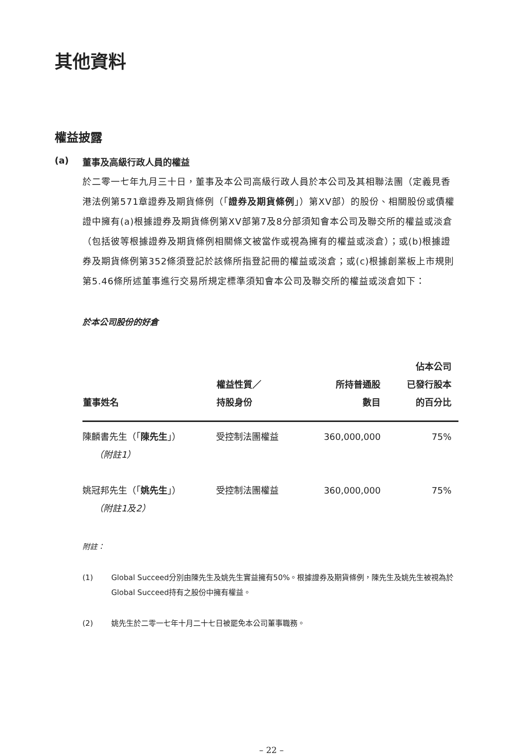其他資料
權益披露
(a) 董事及高級行政人員的權益
於二零一七年九月三十日，董事及本公司高級行政人員於本公司及其相聯法團（定義見香港法例第571章證券及期貨條例（「證券及期貨條例」）第XV部）的股份、相關股份或債權證中擁有(a)根據證券及期貨條例第XV部第7及8分部須知會本公司及聯交所的權益或淡倉（包括彼等根據證券及期貨條例相關條文被當作或視為擁有的權益或淡倉）；或(b)根據證券及期貨條例第352條須登記於該條所指登記冊的權益或淡倉；或(c)根據創業板上市規則第5.46條所述董事進行交易所規定標準須知會本公司及聯交所的權益或淡倉如下：
於本公司股份的好倉
| 董事姓名 | 權益性質／ 持股身份 | 所持普通股 數目 | 佔本公司 已發行股本 的百分比 |
| --- | --- | --- | --- |
| 陳麟書先生（「 陳先生 」） （附註1） | 受控制法團權益 | 360,000,000 | 75% |
| 姚冠邦先生（「 姚先生 」） （附註1及2） | 受控制法團權益 | 360,000,000 | 75% |
附註：
(1) Global Succeed分別由陳先生及姚先生實益擁有50%。根據證券及期貨條例，陳先生及姚先生被視為於Global Succeed持有之股份中擁有權益。
(2) 姚先生於二零一七年十月二十七日被罷免本公司董事職務。
– 22 –